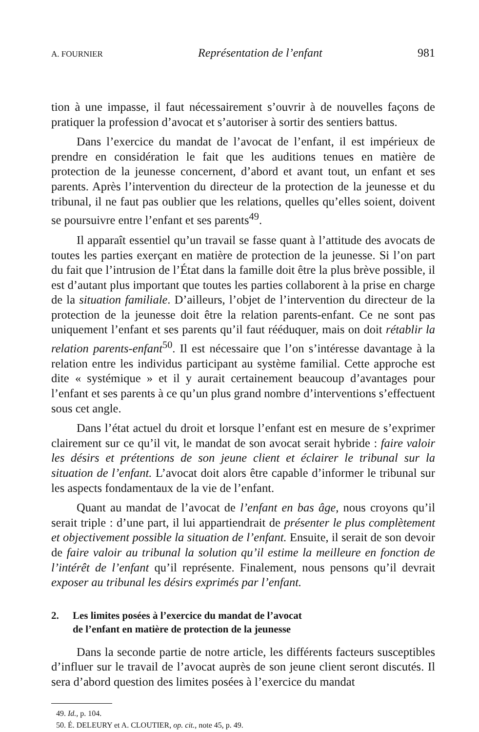A. FOURNIER Représentation de l’enfant 981
tion à une impasse, il faut nécessairement s’ouvrir à de nouvelles façons de pratiquer la profession d’avocat et s’autoriser à sortir des sentiers battus.
Dans l’exercice du mandat de l’avocat de l’enfant, il est impérieux de prendre en considération le fait que les auditions tenues en matière de protection de la jeunesse concernent, d’abord et avant tout, un enfant et ses parents. Après l’intervention du directeur de la protection de la jeunesse et du tribunal, il ne faut pas oublier que les relations, quelles qu’elles soient, doivent se poursuivre entre l’enfant et ses parents<sup>49</sup>.
Il apparaît essentiel qu’un travail se fasse quant à l’attitude des avocats de toutes les parties exerçant en matière de protection de la jeunesse. Si l’on part du fait que l’intrusion de l’État dans la famille doit être la plus brève possible, il est d’autant plus important que toutes les parties collaborent à la prise en charge de la situation familiale. D’ailleurs, l’objet de l’intervention du directeur de la protection de la jeunesse doit être la relation parents-enfant. Ce ne sont pas uniquement l’enfant et ses parents qu’il faut rééduquer, mais on doit rétablir la relation parents-enfant<sup>50</sup>. Il est nécessaire que l’on s’intéresse davantage à la relation entre les individus participant au système familial. Cette approche est dite « systémique » et il y aurait certainement beaucoup d’avantages pour l’enfant et ses parents à ce qu’un plus grand nombre d’interventions s’effectuent sous cet angle.
Dans l’état actuel du droit et lorsque l’enfant est en mesure de s’exprimer clairement sur ce qu’il vit, le mandat de son avocat serait hybride : faire valoir les désirs et prétentions de son jeune client et éclairer le tribunal sur la situation de l’enfant. L’avocat doit alors être capable d’informer le tribunal sur les aspects fondamentaux de la vie de l’enfant.
Quant au mandat de l’avocat de l’enfant en bas âge, nous croyons qu’il serait triple : d’une part, il lui appartiendrait de présenter le plus complètement et objectivement possible la situation de l’enfant. Ensuite, il serait de son devoir de faire valoir au tribunal la solution qu’il estime la meilleure en fonction de l’intérêt de l’enfant qu’il représente. Finalement, nous pensons qu’il devrait exposer au tribunal les désirs exprimés par l’enfant.
2. Les limites posées à l’exercice du mandat de l’avocat
de l’enfant en matière de protection de la jeunesse
Dans la seconde partie de notre article, les différents facteurs susceptibles d’influer sur le travail de l’avocat auprès de son jeune client seront discutés. Il sera d’abord question des limites posées à l’exercice du mandat
49. Id., p. 104.
50. É. DELEURY et A. CLOUTIER, op. cit., note 45, p. 49.